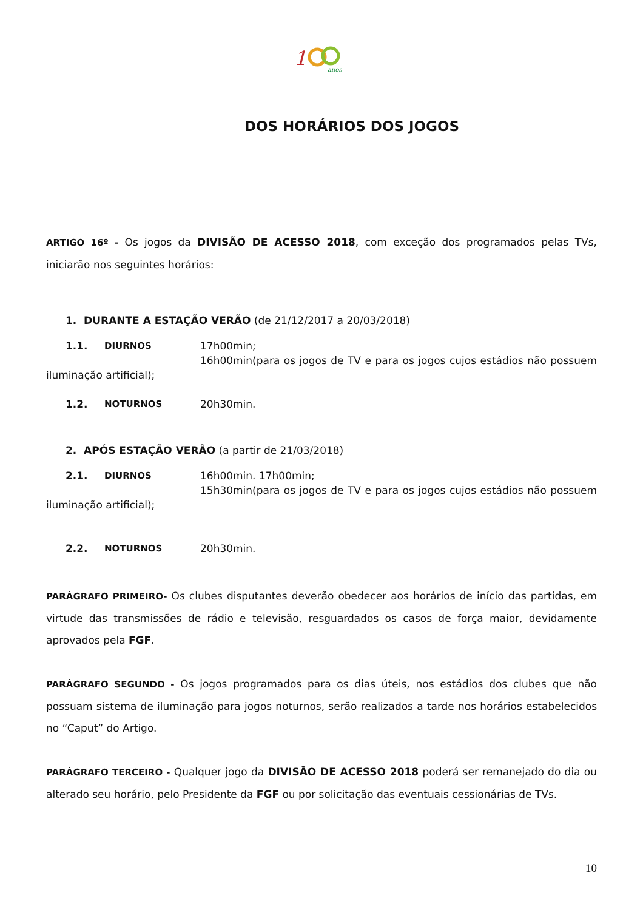1
anos
DOS HORÁRIOS DOS JOGOS
ARTIGO 16º - Os jogos da DIVISÃO DE ACESSO 2018, com exceção dos programados pelas TVs, iniciarão nos seguintes horários:
1. DURANTE A ESTAÇÃO VERÃO (de 21/12/2017 a 20/03/2018)
1.1. DIURNOS 17h00min;
16h00min(para os jogos de TV e para os jogos cujos estádios não possuem iluminação artificial);
1.2. NOTURNOS 20h30min.
2. APÓS ESTAÇÃO VERÃO (a partir de 21/03/2018)
2.1. DIURNOS 16h00min. 17h00min;
15h30min(para os jogos de TV e para os jogos cujos estádios não possuem iluminação artificial);
2.2. NOTURNOS 20h30min.
PARÁGRAFO PRIMEIRO- Os clubes disputantes deverão obedecer aos horários de início das partidas, em virtude das transmissões de rádio e televisão, resguardados os casos de força maior, devidamente aprovados pela FGF.
PARÁGRAFO SEGUNDO - Os jogos programados para os dias úteis, nos estádios dos clubes que não possuam sistema de iluminação para jogos noturnos, serão realizados a tarde nos horários estabelecidos no “Caput” do Artigo.
PARÁGRAFO TERCEIRO - Qualquer jogo da DIVISÃO DE ACESSO 2018 poderá ser remanejado do dia ou alterado seu horário, pelo Presidente da FGF ou por solicitação das eventuais cessionárias de TVs.
10